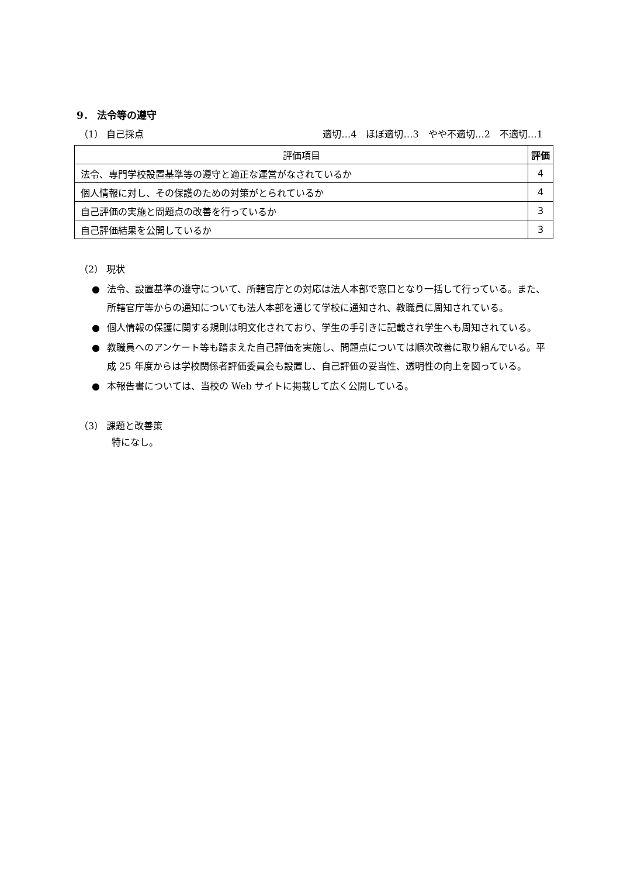9． 法令等の遵守
（1） 自己採点 適切…4　ほぼ適切…3　やや不適切…2　不適切…1
| 評価項目 | 評価 |
| --- | --- |
| 法令、専門学校設置基準等の遵守と適正な運営がなされているか | 4 |
| 個人情報に対し、その保護のための対策がとられているか | 4 |
| 自己評価の実施と問題点の改善を行っているか | 3 |
| 自己評価結果を公開しているか | 3 |
（2） 現状
● 法令、設置基準の遵守について、所轄官庁との対応は法人本部で窓口となり一括して行っている。また、所轄官庁等からの通知についても法人本部を通じて学校に通知され、教職員に周知されている。
● 個人情報の保護に関する規則は明文化されており、学生の手引きに記載され学生へも周知されている。
● 教職員へのアンケート等も踏まえた自己評価を実施し、問題点については順次改善に取り組んでいる。平成 25 年度からは学校関係者評価委員会も設置し、自己評価の妥当性、透明性の向上を図っている。
● 本報告書については、当校の Web サイトに掲載して広く公開している。
（3） 課題と改善策
特になし。